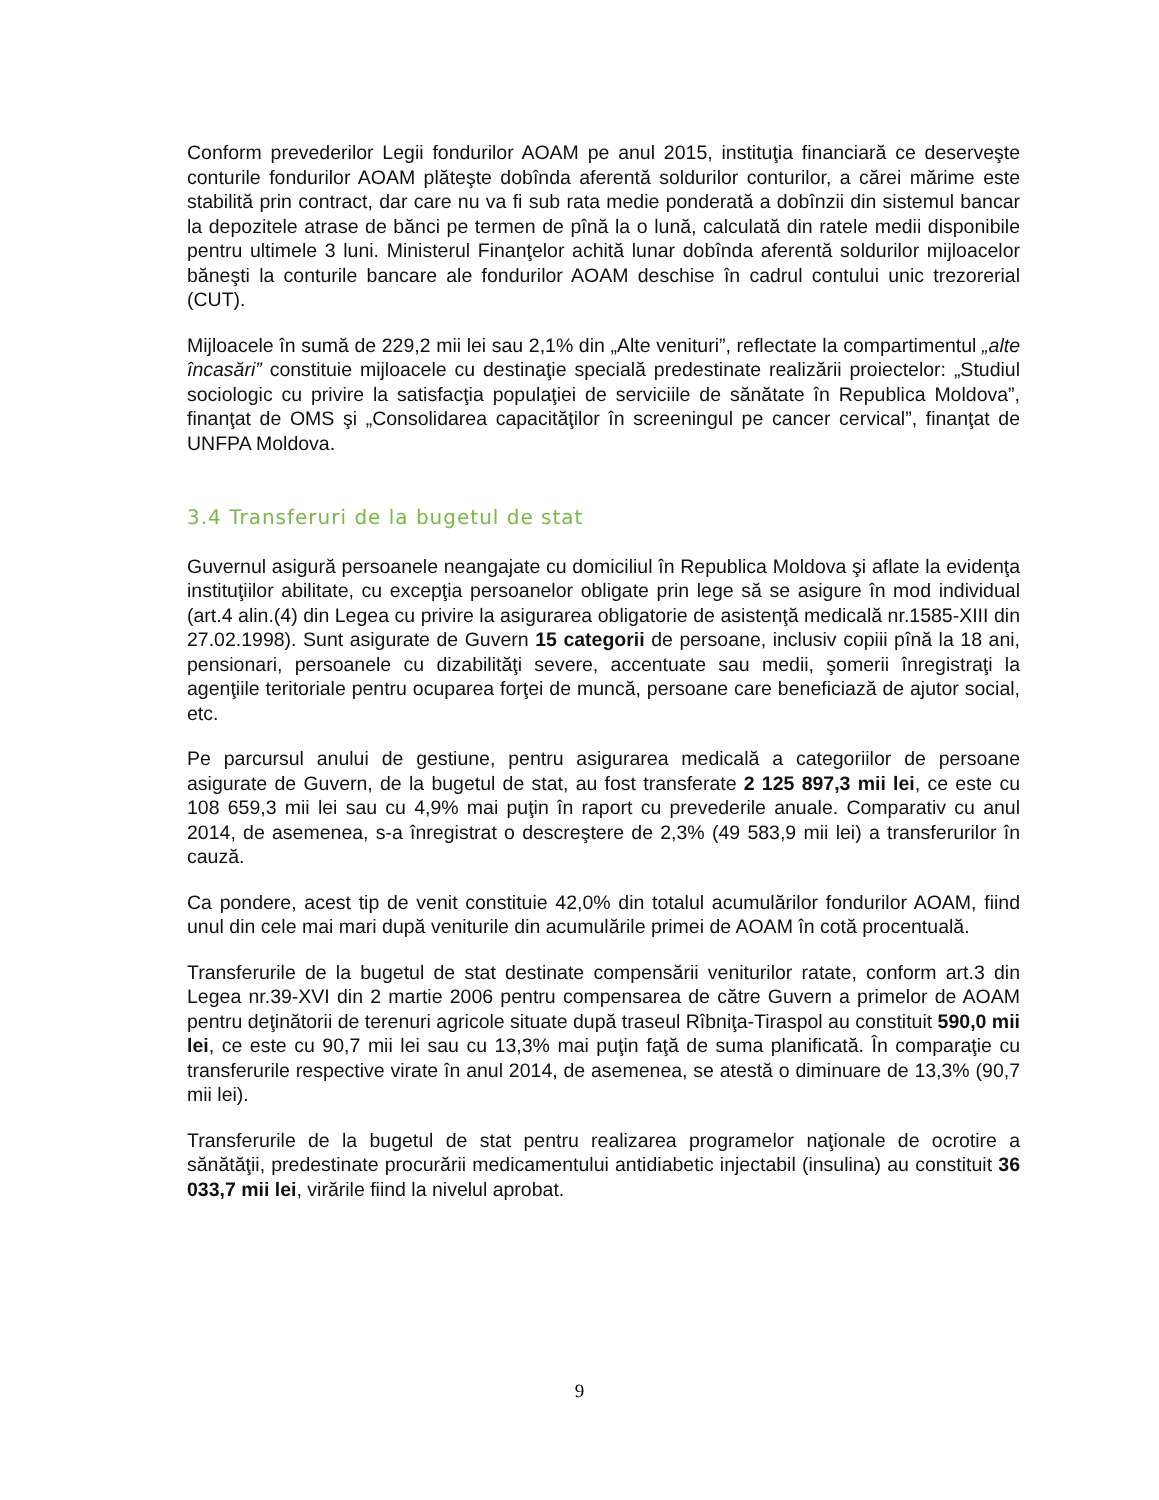Conform prevederilor Legii fondurilor AOAM pe anul 2015, instituţia financiară ce deserveşte conturile fondurilor AOAM plăteşte dobînda aferentă soldurilor conturilor, a cărei mărime este stabilită prin contract, dar care nu va fi sub rata medie ponderată a dobînzii din sistemul bancar la depozitele atrase de bănci pe termen de pînă la o lună, calculată din ratele medii disponibile pentru ultimele 3 luni. Ministerul Finanţelor achită lunar dobînda aferentă soldurilor mijloacelor băneşti la conturile bancare ale fondurilor AOAM deschise în cadrul contului unic trezorerial (CUT).
Mijloacele în sumă de 229,2 mii lei sau 2,1% din „Alte venituri”, reflectate la compartimentul „alte încasări” constituie mijloacele cu destinaţie specială predestinate realizării proiectelor: „Studiul sociologic cu privire la satisfacţia populaţiei de serviciile de sănătate în Republica Moldova”, finanţat de OMS şi „Consolidarea capacităţilor în screeningul pe cancer cervical”, finanţat de UNFPA Moldova.
3.4 Transferuri de la bugetul de stat
Guvernul asigură persoanele neangajate cu domiciliul în Republica Moldova şi aflate la evidenţa instituţiilor abilitate, cu excepţia persoanelor obligate prin lege să se asigure în mod individual (art.4 alin.(4) din Legea cu privire la asigurarea obligatorie de asistenţă medicală nr.1585-XIII din 27.02.1998). Sunt asigurate de Guvern 15 categorii de persoane, inclusiv copiii pînă la 18 ani, pensionari, persoanele cu dizabilităţi severe, accentuate sau medii, şomerii înregistraţi la agenţiile teritoriale pentru ocuparea forţei de muncă, persoane care beneficiază de ajutor social, etc.
Pe parcursul anului de gestiune, pentru asigurarea medicală a categoriilor de persoane asigurate de Guvern, de la bugetul de stat, au fost transferate 2 125 897,3 mii lei, ce este cu 108 659,3 mii lei sau cu 4,9% mai puţin în raport cu prevederile anuale. Comparativ cu anul 2014, de asemenea, s-a înregistrat o descreştere de 2,3% (49 583,9 mii lei) a transferurilor în cauză.
Ca pondere, acest tip de venit constituie 42,0% din totalul acumulărilor fondurilor AOAM, fiind unul din cele mai mari după veniturile din acumulările primei de AOAM în cotă procentuală.
Transferurile de la bugetul de stat destinate compensării veniturilor ratate, conform art.3 din Legea nr.39-XVI din 2 martie 2006 pentru compensarea de către Guvern a primelor de AOAM pentru deţinătorii de terenuri agricole situate după traseul Rîbniţa-Tiraspol au constituit 590,0 mii lei, ce este cu 90,7 mii lei sau cu 13,3% mai puţin faţă de suma planificată. În comparaţie cu transferurile respective virate în anul 2014, de asemenea, se atestă o diminuare de 13,3% (90,7 mii lei).
Transferurile de la bugetul de stat pentru realizarea programelor naţionale de ocrotire a sănătăţii, predestinate procurării medicamentului antidiabetic injectabil (insulina) au constituit 36 033,7 mii lei, virările fiind la nivelul aprobat.
9